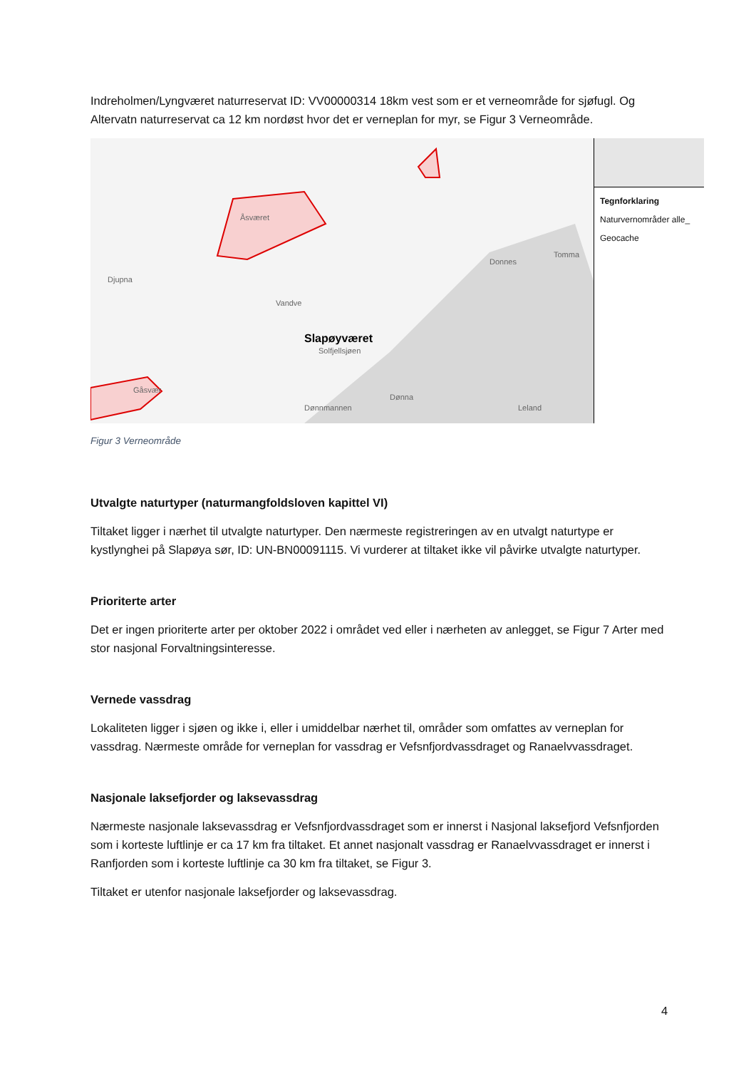Indreholmen/Lyngværet naturreservat ID: VV00000314 18km vest som er et verneområde for sjøfugl. Og Altervatn naturreservat ca 12 km nordøst hvor det er verneplan for myr, se Figur 3 Verneområde.
Djupna
Vandve
Slapøyværet
Solfjellsjøen
Donnes
Tomma
Dønna
Dønnmannen Leland
Åsværet
Gåsvær
Tegnforklaring
Naturvernområder alle_
Geocache
Figur 3 Verneområde
Utvalgte naturtyper (naturmangfoldsloven kapittel VI)
Tiltaket ligger i nærhet til utvalgte naturtyper. Den nærmeste registreringen av en utvalgt naturtype er kystlynghei på Slapøya sør, ID: UN-BN00091115. Vi vurderer at tiltaket ikke vil påvirke utvalgte naturtyper.
Prioriterte arter
Det er ingen prioriterte arter per oktober 2022 i området ved eller i nærheten av anlegget, se Figur 7 Arter med stor nasjonal Forvaltningsinteresse.
Vernede vassdrag
Lokaliteten ligger i sjøen og ikke i, eller i umiddelbar nærhet til, områder som omfattes av verneplan for vassdrag. Nærmeste område for verneplan for vassdrag er Vefsnfjordvassdraget og Ranaelvvassdraget.
Nasjonale laksefjorder og laksevassdrag
Nærmeste nasjonale laksevassdrag er Vefsnfjordvassdraget som er innerst i Nasjonal laksefjord Vefsnfjorden som i korteste luftlinje er ca 17 km fra tiltaket. Et annet nasjonalt vassdrag er Ranaelvvassdraget er innerst i Ranfjorden som i korteste luftlinje ca 30 km fra tiltaket, se Figur 3.
Tiltaket er utenfor nasjonale laksefjorder og laksevassdrag.
4